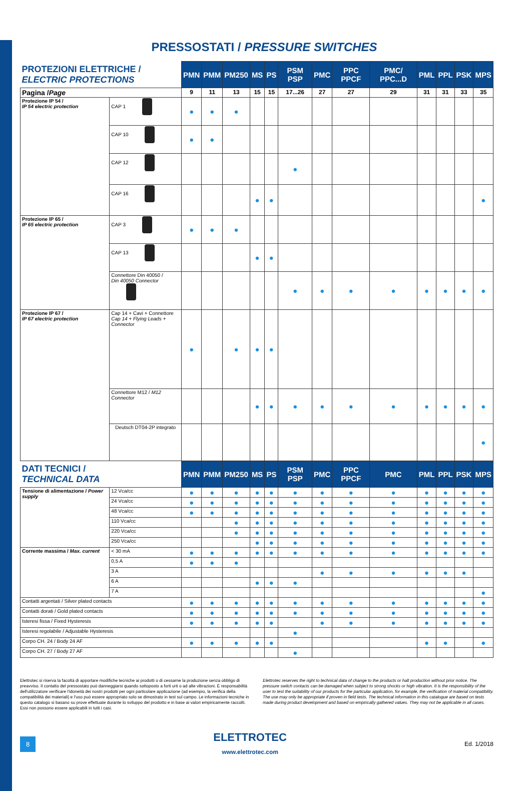PRESSOSTATI / PRESSURE SWITCHES
| PROTEZIONI ELETTRICHE / ELECTRIC PROTECTIONS | | | PMN | PMM | PM250 | MS | PS | PSM PSP | PMC | PPC PPCF | PMC/ PPC...D | PML | PPL | PSK | MPS |
| Pagina / Page | | | 9 | 11 | 13 | 15 | 15 | 17...26 | 27 | 27 | 29 | 31 | 31 | 33 | 35 |
| Protezione IP 54 / IP 54 electric protection | CAP 1 | | ● | ● | ● | | | | | | | | | | |
| | CAP 10 | | ● | ● | | | | | | | | | | | |
| | CAP 12 | | | | | | | ● | | | | | | | |
| | CAP 16 | | | | | ● | ● | | | | | | | | ● |
| Protezione IP 65 / IP 65 electric protection | CAP 3 | | ● | ● | ● | | | | | | | | | | |
| | CAP 13 | | | | | ● | ● | | | | | | | | |
| | Connettore Din 40050 / Din 40050 Connector | | | | | | | ● | ● | ● | ● | ● | ● | ● | ● |
| Protezione IP 67 / IP 67 electric protection | Cap 14 + Cavi + Connettore Cap 14 + Flying Leads + Connector | | ● | | ● | ● | ● | | | | | | | | |
| | Connettore M12 / M12 Connector | | | | | ● | ● | ● | ● | ● | ● | ● | ● | ● | ● |
| | Deutsch DT04-2P integrato | | | | | | | | | | | | | | ● |
| DATI TECNICI / TECHNICAL DATA | | | PMN | PMM | PM250 | MS | PS | PSM PSP | PMC | PPC PPCF | PMC | PML | PPL | PSK | MPS |
| Tensione di alimentazione / Power supply | | 12 Vca/cc | ● | ● | ● | ● | ● | ● | ● | ● | ● | ● | ● | ● | ● |
| | | 24 Vca/cc | ● | ● | ● | ● | ● | ● | ● | ● | ● | ● | ● | ● | ● |
| | | 48 Vca/cc | ● | ● | ● | ● | ● | ● | ● | ● | ● | ● | ● | ● | ● |
| | | 110 Vca/cc | | | ● | ● | ● | ● | ● | ● | ● | ● | ● | ● | ● |
| | | 220 Vca/cc | | | ● | ● | ● | ● | ● | ● | ● | ● | ● | ● | ● |
| | | 250 Vca/cc | | | | ● | ● | ● | ● | ● | ● | ● | ● | ● | ● |
| Corrente massima / Max. current | | < 30 mA | ● | ● | ● | ● | ● | ● | ● | ● | ● | ● | ● | ● | ● |
| | | 0,5 A | ● | ● | ● | | | | | | | | | | |
| | | 3 A | | | | | | | ● | ● | ● | ● | ● | ● | |
| | | 6 A | | | | ● | ● | ● | | | | | | | |
| | | 7 A | | | | | | | | | | | | | ● |
| Contatti argentati / Silver plated contacts | | | ● | ● | ● | ● | ● | ● | ● | ● | ● | ● | ● | ● | ● |
| Contatti dorati / Gold plated contacts | | | ● | ● | ● | ● | ● | ● | ● | ● | ● | ● | ● | ● | ● |
| Isteresi fissa / Fixed Hysteresis | | | ● | ● | ● | ● | ● | | ● | ● | ● | ● | ● | ● | ● |
| Isteresi regolabile / Adjustable Hysteresis | | | | | | | | ● | | | | | | | |
| Corpo CH. 24 / Body 24 AF | | | ● | ● | ● | ● | ● | | | | | ● | ● | | ● |
| Corpo CH. 27 / Body 27 AF | | | | | | | | ● | | | | | | | |
Elettrotec si riserva la facoltà di apportare modifiche tecniche ai prodotti o di cessarne la produzione senza obbligo di preavviso. Il contatto del pressostato può danneggiarsi quando sottoposto a forti urti o ad alte vibrazioni. È responsabilità dell'utilizzatore verificare l'idoneità dei nostri prodotti per ogni particolare applicazione (ad esempio, la verifica della compatibilità dei materiali) e l'uso può essere appropriato solo se dimostrato in test sul campo. Le informazioni tecniche in questo catalogo si basano su prove effettuate durante lo sviluppo del prodotto e in base ai valori empiricamente raccolti. Essi non possono essere applicabili in tutti i casi.
Elettrotec reserves the right to technical data of change to the products or halt production without prior notice. The pressure switch contacts can be damaged when subject to strong shocks or high vibration. It is the responsibility of the user to test the suitability of our products for the particular application, for example, the verification of material compatibility. The use may only be appropriate if proven in field tests. The technical information in this catalogue are based on tests made during product development and based on empirically gathered values. They may not be applicable in all cases.
8
ELETTROTEC
www.elettrotec.com
Ed. 1/2018